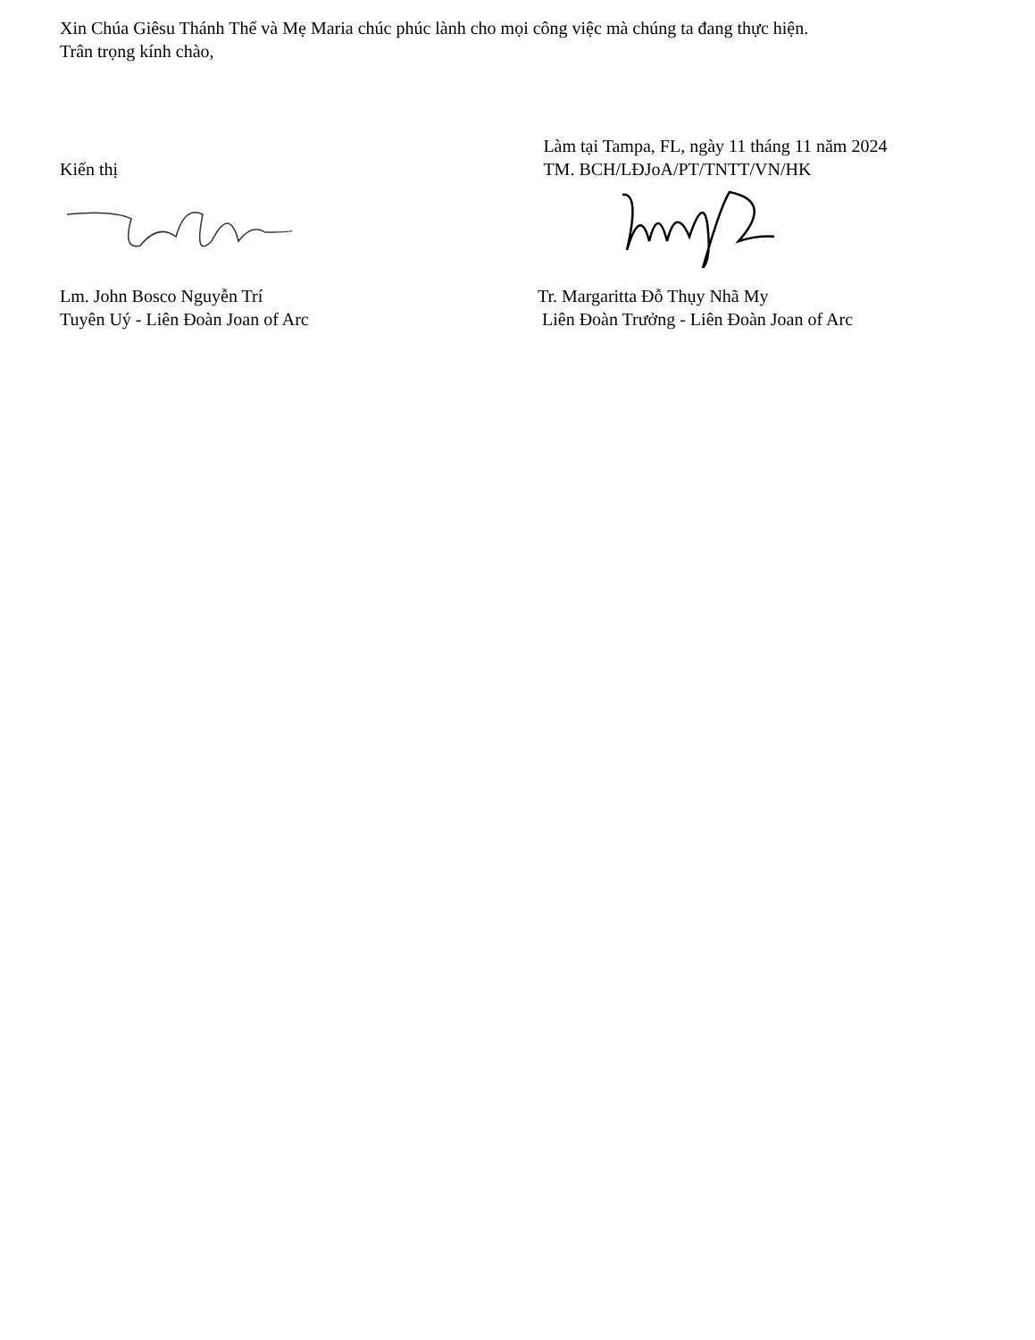Xin Chúa Giêsu Thánh Thể và Mẹ Maria chúc phúc lành cho mọi công việc mà chúng ta đang thực hiện.
Trân trọng kính chào,
Kiến thị Làm tại Tampa, FL, ngày 11 tháng 11 năm 2024
TM. BCH/LĐJoA/PT/TNTT/VN/HK
Lm. John Bosco Nguyễn Trí
Tuyên Uý - Liên Đoàn Joan of Arc
Tr. Margaritta Đỗ Thụy Nhã My
Liên Đoàn Trưởng - Liên Đoàn Joan of Arc